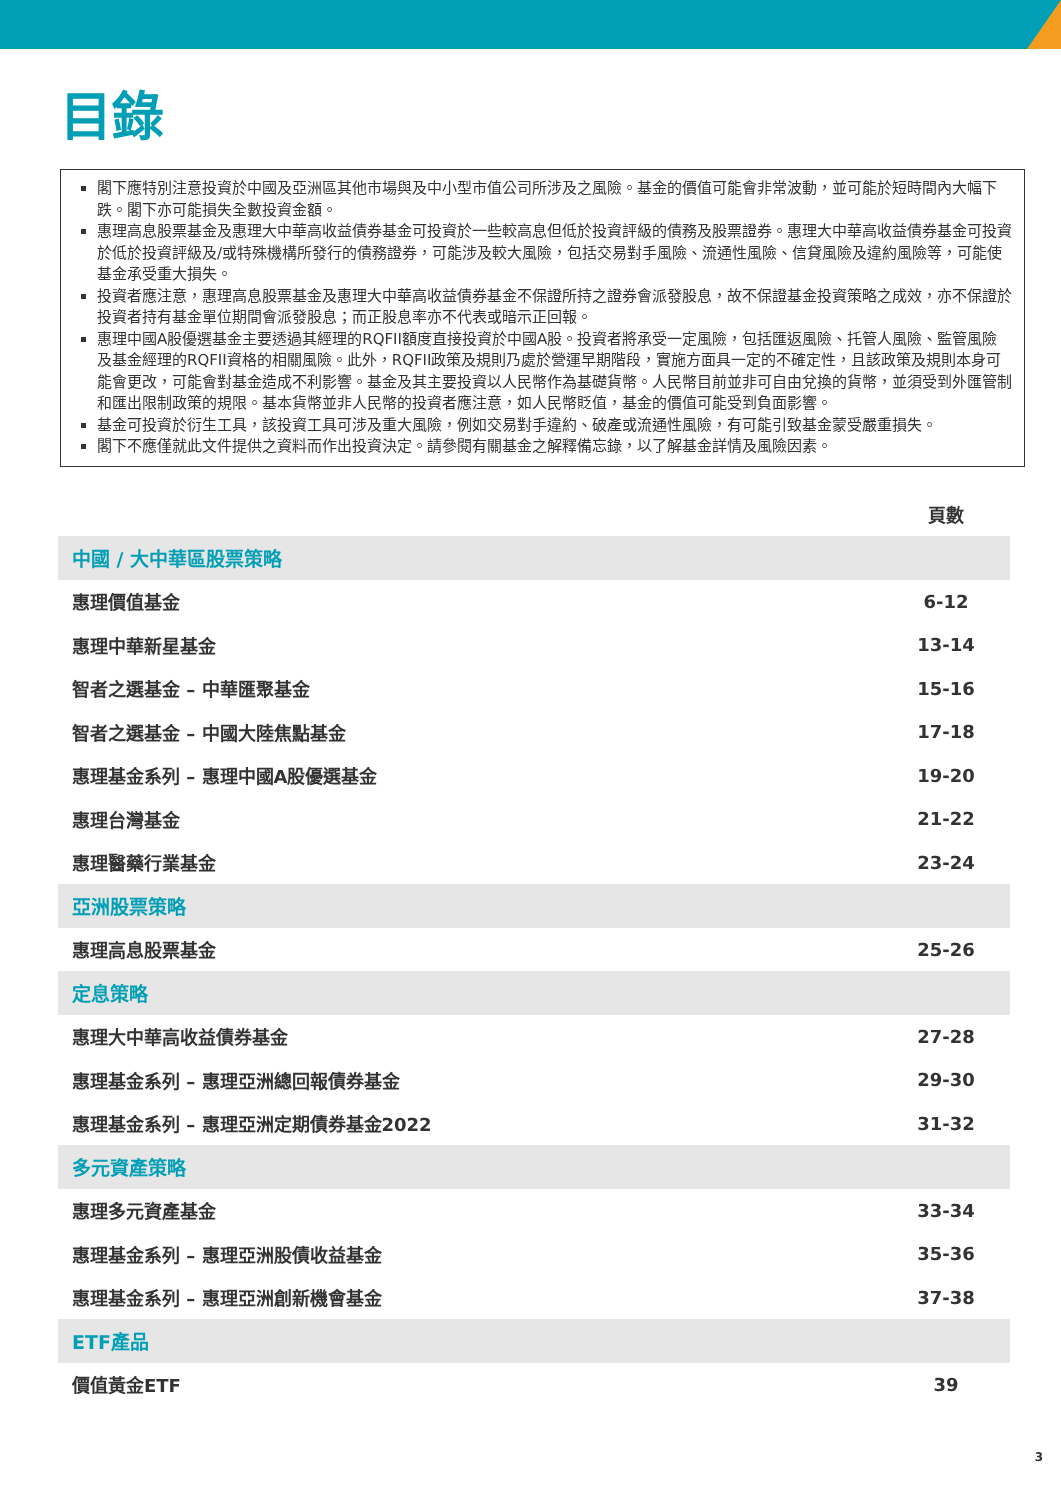目錄
閣下應特別注意投資於中國及亞洲區其他市場與及中小型市值公司所涉及之風險。基金的價值可能會非常波動，並可能於短時間內大幅下跌。閣下亦可能損失全數投資金額。
惠理高息股票基金及惠理大中華高收益債券基金可投資於一些較高息但低於投資評級的債務及股票證券。惠理大中華高收益債券基金可投資於低於投資評級及/或特殊機構所發行的債務證券，可能涉及較大風險，包括交易對手風險、流通性風險、信貸風險及違約風險等，可能使基金承受重大損失。
投資者應注意，惠理高息股票基金及惠理大中華高收益債券基金不保證所持之證券會派發股息，故不保證基金投資策略之成效，亦不保證於投資者持有基金單位期間會派發股息；而正股息率亦不代表或暗示正回報。
惠理中國A股優選基金主要透過其經理的RQFII額度直接投資於中國A股。投資者將承受一定風險，包括匯返風險、托管人風險、監管風險及基金經理的RQFII資格的相關風險。此外，RQFII政策及規則乃處於營運早期階段，實施方面具一定的不確定性，且該政策及規則本身可能會更改，可能會對基金造成不利影響。基金及其主要投資以人民幣作為基礎貨幣。人民幣目前並非可自由兌換的貨幣，並須受到外匯管制和匯出限制政策的規限。基本貨幣並非人民幣的投資者應注意，如人民幣貶值，基金的價值可能受到負面影響。
基金可投資於衍生工具，該投資工具可涉及重大風險，例如交易對手違約、破產或流通性風險，有可能引致基金蒙受嚴重損失。
閣下不應僅就此文件提供之資料而作出投資決定。請參閱有關基金之解釋備忘錄，以了解基金詳情及風險因素。
| | 頁數 |
| --- | --- |
| 中國 / 大中華區股票策略 | |
| 惠理價值基金 | 6-12 |
| 惠理中華新星基金 | 13-14 |
| 智者之選基金 – 中華匯聚基金 | 15-16 |
| 智者之選基金 – 中國大陸焦點基金 | 17-18 |
| 惠理基金系列 – 惠理中國A股優選基金 | 19-20 |
| 惠理台灣基金 | 21-22 |
| 惠理醫藥行業基金 | 23-24 |
| 亞洲股票策略 | |
| 惠理高息股票基金 | 25-26 |
| 定息策略 | |
| 惠理大中華高收益債券基金 | 27-28 |
| 惠理基金系列 – 惠理亞洲總回報債券基金 | 29-30 |
| 惠理基金系列 – 惠理亞洲定期債券基金2022 | 31-32 |
| 多元資產策略 | |
| 惠理多元資產基金 | 33-34 |
| 惠理基金系列 – 惠理亞洲股債收益基金 | 35-36 |
| 惠理基金系列 – 惠理亞洲創新機會基金 | 37-38 |
| ETF產品 | |
| 價值黃金ETF | 39 |
3